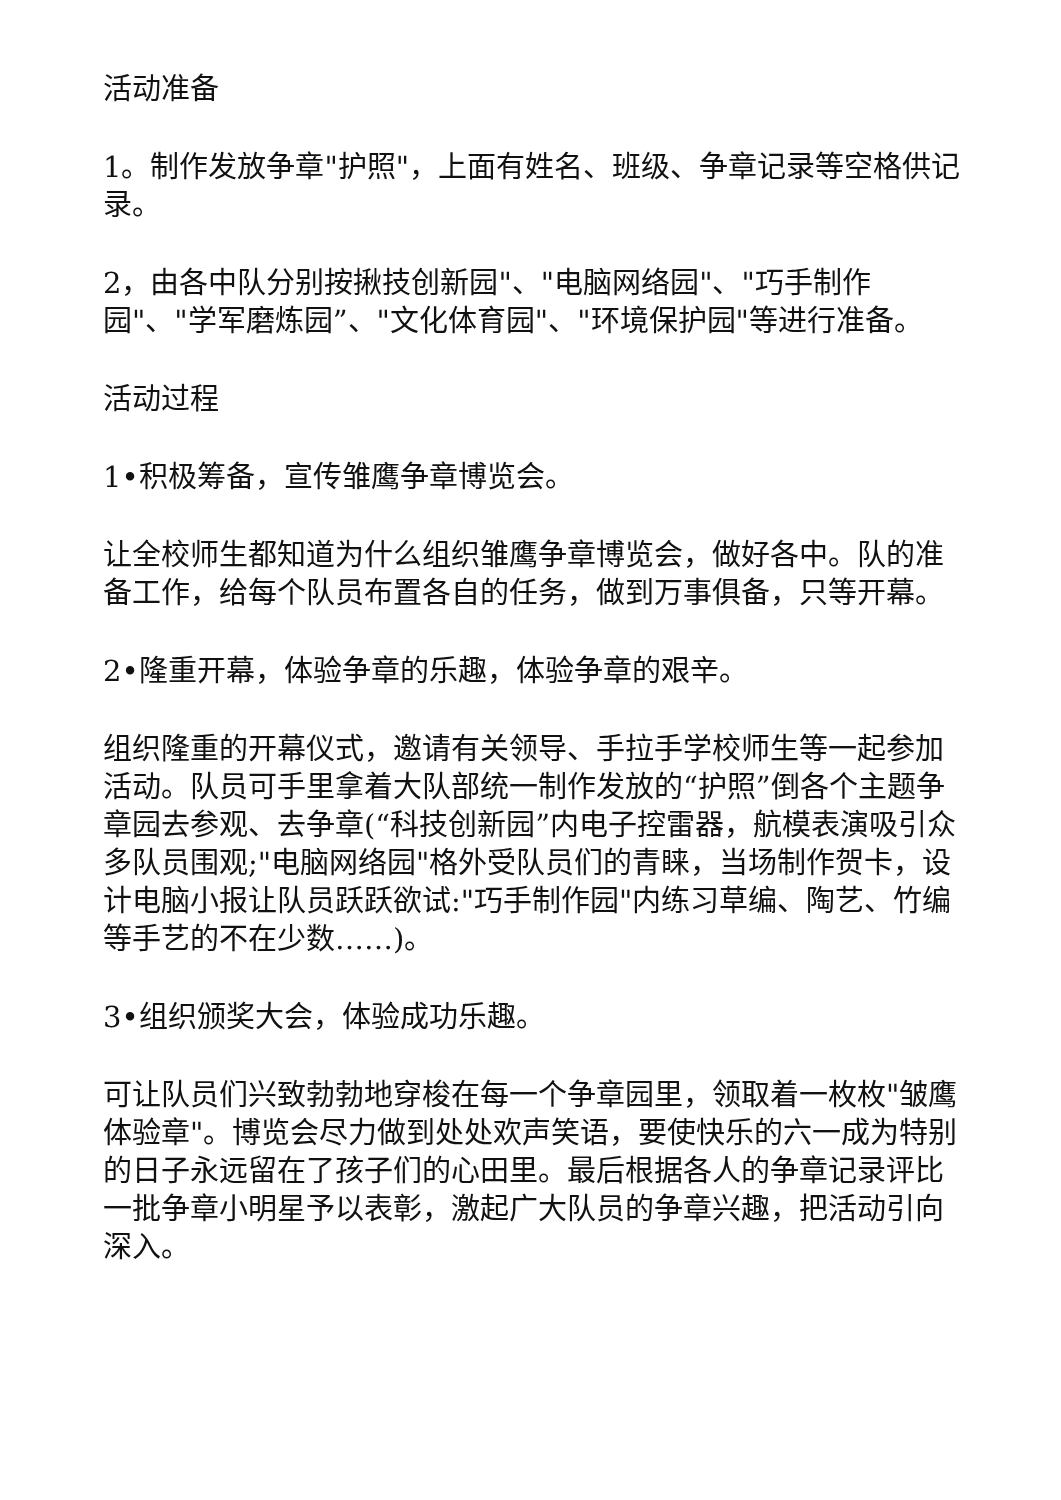活动准备
1。制作发放争章"护照"，上面有姓名、班级、争章记录等空格供记录。
2，由各中队分别按揪技创新园"、"电脑网络园"、"巧手制作园"、"学军磨炼园”、"文化体育园"、"环境保护园"等进行准备。
活动过程
1•积极筹备，宣传雏鹰争章博览会。
让全校师生都知道为什么组织雏鹰争章博览会，做好各中。队的准备工作，给每个队员布置各自的任务，做到万事俱备，只等开幕。
2•隆重开幕，体验争章的乐趣，体验争章的艰辛。
组织隆重的开幕仪式，邀请有关领导、手拉手学校师生等一起参加活动。队员可手里拿着大队部统一制作发放的“护照”倒各个主题争章园去参观、去争章(“科技创新园”内电子控雷器，航模表演吸引众多队员围观;"电脑网络园"格外受队员们的青睐，当场制作贺卡，设计电脑小报让队员跃跃欲试:"巧手制作园"内练习草编、陶艺、竹编等手艺的不在少数……)。
3•组织颁奖大会，体验成功乐趣。
可让队员们兴致勃勃地穿梭在每一个争章园里，领取着一枚枚"皱鹰体验章"。博览会尽力做到处处欢声笑语，要使快乐的六一成为特别的日子永远留在了孩子们的心田里。最后根据各人的争章记录评比一批争章小明星予以表彰，激起广大队员的争章兴趣，把活动引向深入。